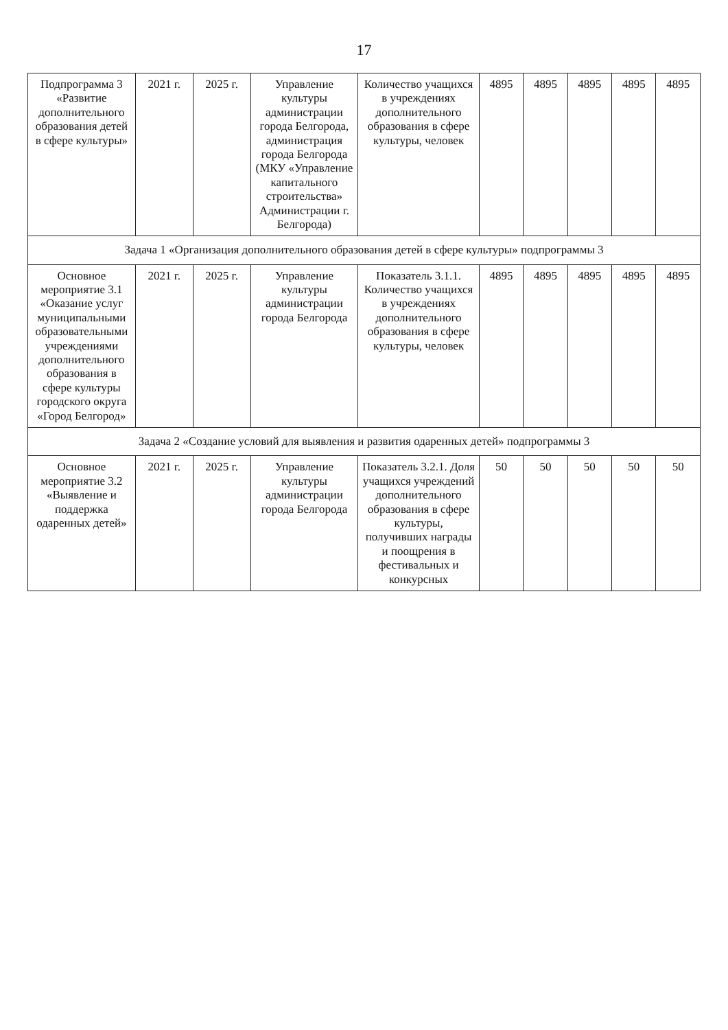17
| Подпрограмма 3 «Развитие дополнительного образования детей в сфере культуры» | 2021 г. | 2025 г. | Управление культуры администрации города Белгорода, администрация города Белгорода (МКУ «Управление капитального строительства» Администрации г. Белгорода) | Количество учащихся в учреждениях дополнительного образования в сфере культуры, человек | 4895 | 4895 | 4895 | 4895 | 4895 |
| Задача 1 «Организация дополнительного образования детей в сфере культуры» подпрограммы 3 | | | | | | | | | |
| Основное мероприятие 3.1 «Оказание услуг муниципальными образовательными учреждениями дополнительного образования в сфере культуры городского округа «Город Белгород» | 2021 г. | 2025 г. | Управление культуры администрации города Белгорода | Показатель 3.1.1. Количество учащихся в учреждениях дополнительного образования в сфере культуры, человек | 4895 | 4895 | 4895 | 4895 | 4895 |
| Задача 2 «Создание условий для выявления и развития одаренных детей» подпрограммы 3 | | | | | | | | | |
| Основное мероприятие 3.2 «Выявление и поддержка одаренных детей» | 2021 г. | 2025 г. | Управление культуры администрации города Белгорода | Показатель 3.2.1. Доля учащихся учреждений дополнительного образования в сфере культуры, получивших награды и поощрения в фестивальных и конкурсных | 50 | 50 | 50 | 50 | 50 |